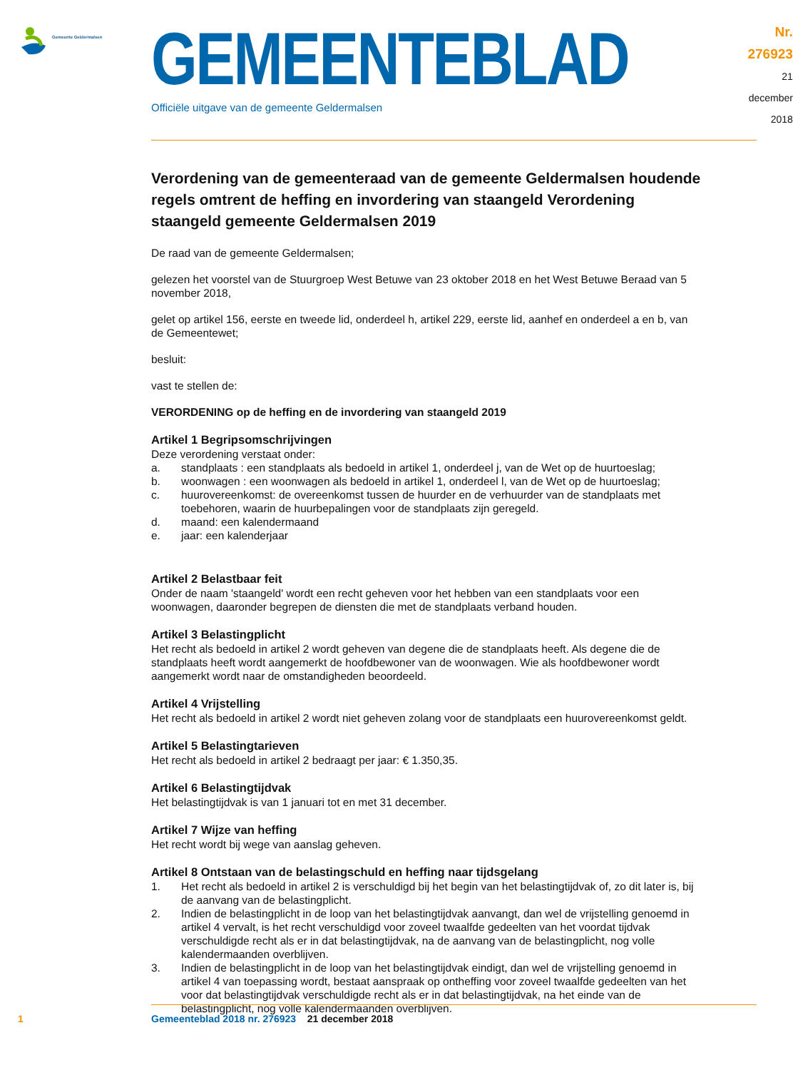Gemeente Geldermalsen
GEMEENTEBLAD
Officiële uitgave van de gemeente Geldermalsen
Nr. 276923
21 december
2018
Verordening van de gemeenteraad van de gemeente Geldermalsen houdende regels omtrent de heffing en invordering van staangeld Verordening staangeld gemeente Geldermalsen 2019
De raad van de gemeente Geldermalsen;
gelezen het voorstel van de Stuurgroep West Betuwe van 23 oktober 2018 en het West Betuwe Beraad van 5 november 2018,
gelet op artikel 156, eerste en tweede lid, onderdeel h, artikel 229, eerste lid, aanhef en onderdeel a en b, van de Gemeentewet;
besluit:
vast te stellen de:
VERORDENING op de heffing en de invordering van staangeld 2019
Artikel 1 Begripsomschrijvingen
Deze verordening verstaat onder:
a. standplaats : een standplaats als bedoeld in artikel 1, onderdeel j, van de Wet op de huurtoeslag;
b. woonwagen : een woonwagen als bedoeld in artikel 1, onderdeel l, van de Wet op de huurtoeslag;
c. huurovereenkomst: de overeenkomst tussen de huurder en de verhuurder van de standplaats met toebehoren, waarin de huurbepalingen voor de standplaats zijn geregeld.
d. maand: een kalendermaand
e. jaar: een kalenderjaar
Artikel 2 Belastbaar feit
Onder de naam 'staangeld' wordt een recht geheven voor het hebben van een standplaats voor een woonwagen, daaronder begrepen de diensten die met de standplaats verband houden.
Artikel 3 Belastingplicht
Het recht als bedoeld in artikel 2 wordt geheven van degene die de standplaats heeft. Als degene die de standplaats heeft wordt aangemerkt de hoofdbewoner van de woonwagen. Wie als hoofdbewoner wordt aangemerkt wordt naar de omstandigheden beoordeeld.
Artikel 4 Vrijstelling
Het recht als bedoeld in artikel 2 wordt niet geheven zolang voor de standplaats een huurovereenkomst geldt.
Artikel 5 Belastingtarieven
Het recht als bedoeld in artikel 2 bedraagt per jaar: € 1.350,35.
Artikel 6 Belastingtijdvak
Het belastingtijdvak is van 1 januari tot en met 31 december.
Artikel 7 Wijze van heffing
Het recht wordt bij wege van aanslag geheven.
Artikel 8 Ontstaan van de belastingschuld en heffing naar tijdsgelang
1. Het recht als bedoeld in artikel 2 is verschuldigd bij het begin van het belastingtijdvak of, zo dit later is, bij de aanvang van de belastingplicht.
2. Indien de belastingplicht in de loop van het belastingtijdvak aanvangt, dan wel de vrijstelling genoemd in artikel 4 vervalt, is het recht verschuldigd voor zoveel twaalfde gedeelten van het voordat tijdvak verschuldigde recht als er in dat belastingtijdvak, na de aanvang van de belastingplicht, nog volle kalendermaanden overblijven.
3. Indien de belastingplicht in de loop van het belastingtijdvak eindigt, dan wel de vrijstelling genoemd in artikel 4 van toepassing wordt, bestaat aanspraak op ontheffing voor zoveel twaalfde gedeelten van het voor dat belastingtijdvak verschuldigde recht als er in dat belastingtijdvak, na het einde van de belastingplicht, nog volle kalendermaanden overblijven.
1 Gemeenteblad 2018 nr. 276923 21 december 2018